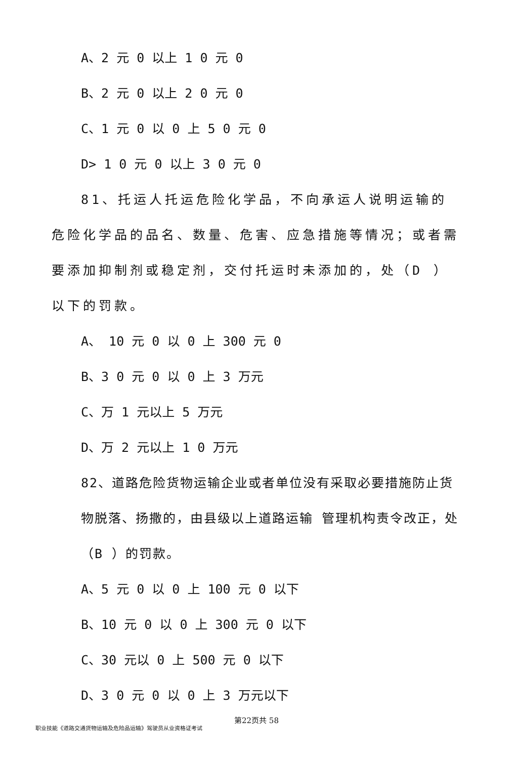A、2 元 0 以上 1 0 元 0
B、2 元 0 以上 2 0 元 0
C、1 元 0 以 0 上 5 0 元 0
D> 1 0 元 0 以上 3 0 元 0
81、托运人托运危险化学品，不向承运人说明运输的危险化学品的品名、数量、危害、应急措施等情况；或者需要添加抑制剂或稳定剂，交付托运时未添加的，处（D ）以下的罚款。
A、 10 元 0 以 0 上 300 元 0
B、3 0 元 0 以 0 上 3 万元
C、万 1 元以上 5 万元
D、万 2 元以上 1 0 万元
82、道路危险货物运输企业或者单位没有采取必要措施防止货物脱落、扬撒的，由县级以上道路运输 管理机构责令改正，处（B ）的罚款。
A、5 元 0 以 0 上 100 元 0 以下
B、10 元 0 以 0 上 300 元 0 以下
C、30 元以 0 上 500 元 0 以下
D、3 0 元 0 以 0 上 3 万元以下
第22页共 58
职业技能《道路交通货物运输及危险品运输》驾驶员从业资格证考试